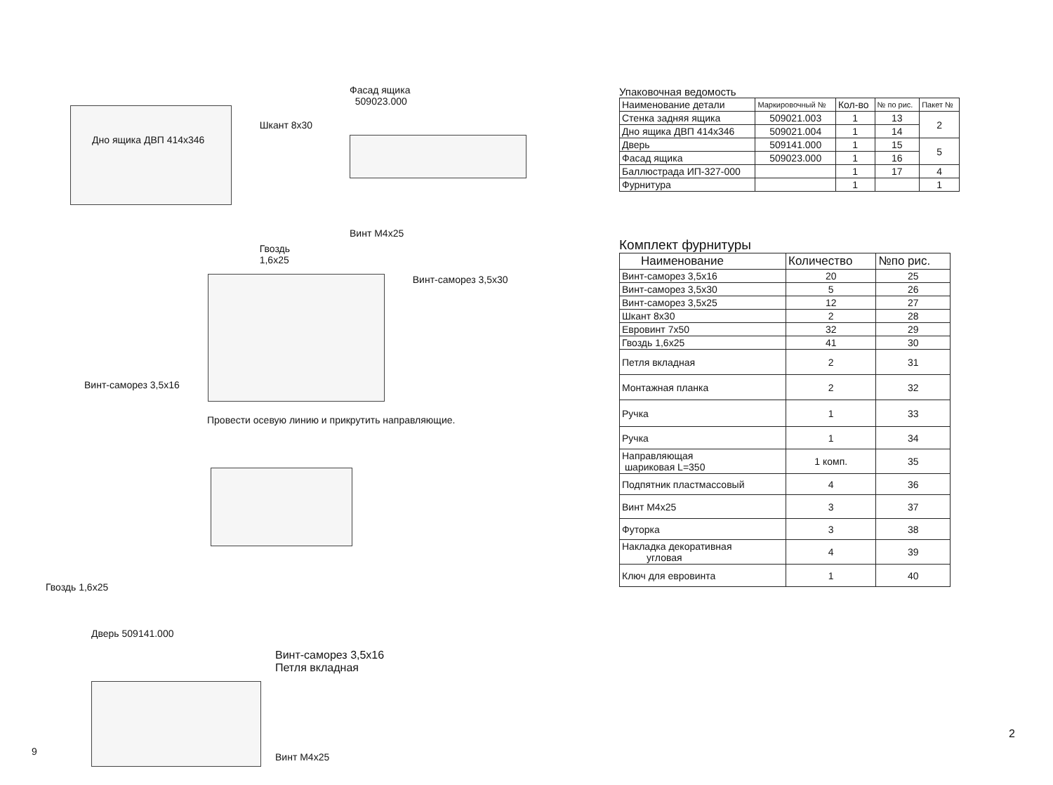Дно ящика ДВП 414х346
Шкант 8х30
Гвоздь 1,6х25
Фасад ящика
509023.000
Винт М4х25
Винт-саморез 3,5х16
Винт-саморез 3,5х30
Провести осевую линию и прикрутить направляющие.
Гвоздь 1,6х25
Дверь 509141.000
Винт-саморез 3,5х16
Петля вкладная
Винт М4х25
9
Упаковочная ведомость
| Наименование детали | Маркировочный № | Кол-во | № по рис. | Пакет № |
| --- | --- | --- | --- | --- |
| Стенка задняя ящика | 509021.003 | 1 | 13 | 2 |
| Дно ящика ДВП 414х346 | 509021.004 | 1 | 14 | |
| Дверь | 509141.000 | 1 | 15 | 5 |
| Фасад ящика | 509023.000 | 1 | 16 | |
| Баллюстрада ИП-327-000 | | 1 | 17 | 4 |
| Фурнитура | | 1 | | 1 |
Комплект фурнитуры
| Наименование | Количество | №по рис. |
| --- | --- | --- |
| Винт-саморез 3,5х16 | 20 | 25 |
| Винт-саморез 3,5х30 | 5 | 26 |
| Винт-саморез 3,5х25 | 12 | 27 |
| Шкант 8х30 | 2 | 28 |
| Евровинт 7х50 | 32 | 29 |
| Гвоздь 1,6х25 | 41 | 30 |
| Петля вкладная | 2 | 31 |
| Монтажная планка | 2 | 32 |
| Ручка | 1 | 33 |
| Ручка | 1 | 34 |
| Направляющая шариковая L=350 | 1 комп. | 35 |
| Подпятник пластмассовый | 4 | 36 |
| Винт М4х25 | 3 | 37 |
| Футорка | 3 | 38 |
| Накладка декоративная угловая | 4 | 39 |
| Ключ для евровинта | 1 | 40 |
2